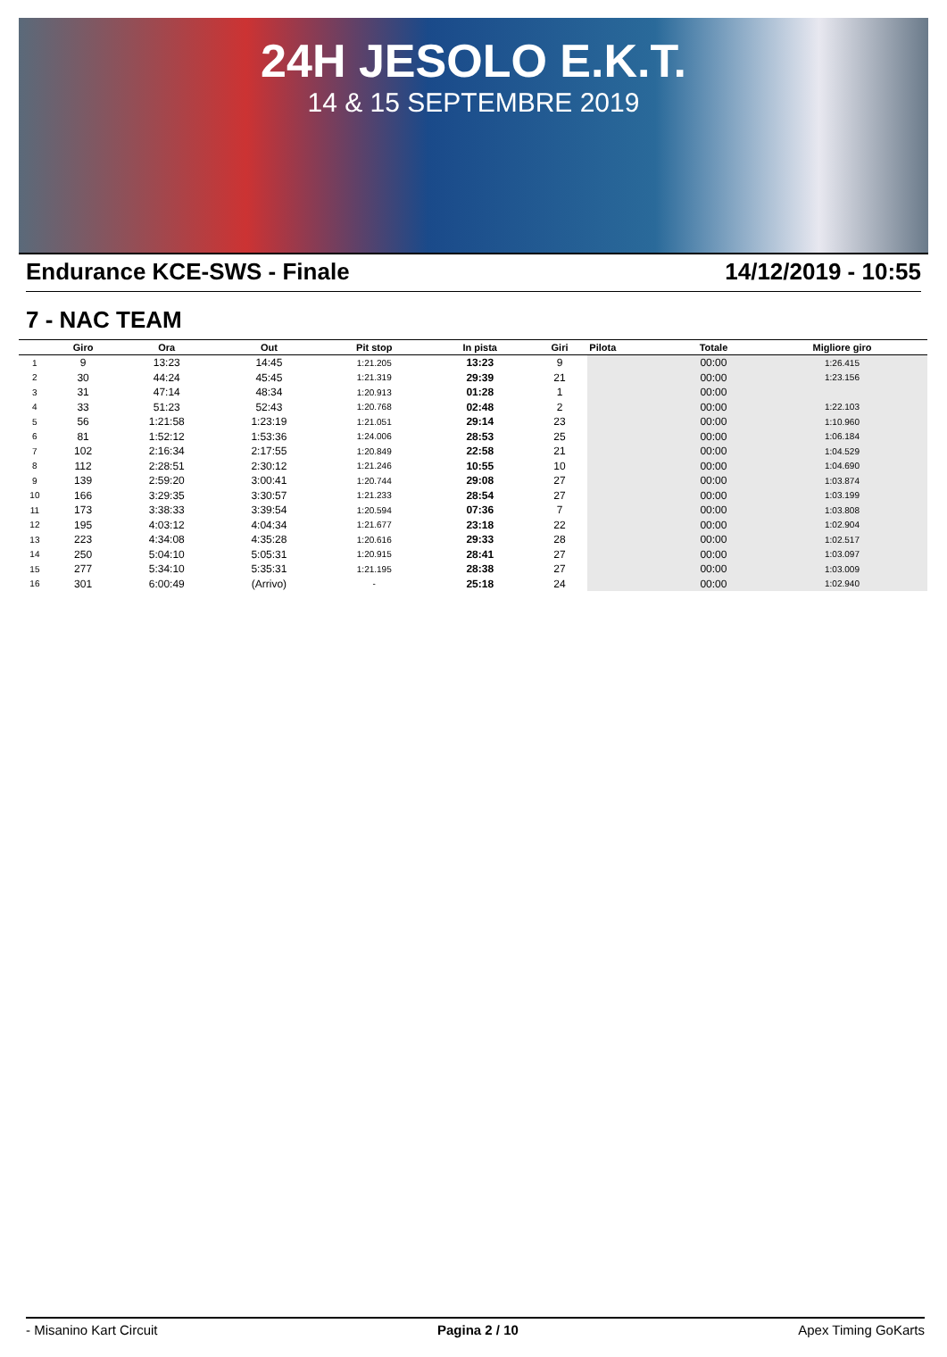24H JESOLO E.K.T.
14 & 15 SEPTEMBRE 2019
Endurance KCE-SWS - Finale 14/12/2019 - 10:55
7 - NAC TEAM
| | Giro | Ora | Out | Pit stop | In pista | Giri | Pilota | Totale | Migliore giro |
| --- | --- | --- | --- | --- | --- | --- | --- | --- | --- |
| 1 | 9 | 13:23 | 14:45 | 1:21.205 | 13:23 | 9 | | 00:00 | 1:26.415 |
| 2 | 30 | 44:24 | 45:45 | 1:21.319 | 29:39 | 21 | | 00:00 | 1:23.156 |
| 3 | 31 | 47:14 | 48:34 | 1:20.913 | 01:28 | 1 | | 00:00 | |
| 4 | 33 | 51:23 | 52:43 | 1:20.768 | 02:48 | 2 | | 00:00 | 1:22.103 |
| 5 | 56 | 1:21:58 | 1:23:19 | 1:21.051 | 29:14 | 23 | | 00:00 | 1:10.960 |
| 6 | 81 | 1:52:12 | 1:53:36 | 1:24.006 | 28:53 | 25 | | 00:00 | 1:06.184 |
| 7 | 102 | 2:16:34 | 2:17:55 | 1:20.849 | 22:58 | 21 | | 00:00 | 1:04.529 |
| 8 | 112 | 2:28:51 | 2:30:12 | 1:21.246 | 10:55 | 10 | | 00:00 | 1:04.690 |
| 9 | 139 | 2:59:20 | 3:00:41 | 1:20.744 | 29:08 | 27 | | 00:00 | 1:03.874 |
| 10 | 166 | 3:29:35 | 3:30:57 | 1:21.233 | 28:54 | 27 | | 00:00 | 1:03.199 |
| 11 | 173 | 3:38:33 | 3:39:54 | 1:20.594 | 07:36 | 7 | | 00:00 | 1:03.808 |
| 12 | 195 | 4:03:12 | 4:04:34 | 1:21.677 | 23:18 | 22 | | 00:00 | 1:02.904 |
| 13 | 223 | 4:34:08 | 4:35:28 | 1:20.616 | 29:33 | 28 | | 00:00 | 1:02.517 |
| 14 | 250 | 5:04:10 | 5:05:31 | 1:20.915 | 28:41 | 27 | | 00:00 | 1:03.097 |
| 15 | 277 | 5:34:10 | 5:35:31 | 1:21.195 | 28:38 | 27 | | 00:00 | 1:03.009 |
| 16 | 301 | 6:00:49 | (Arrivo) | - | 25:18 | 24 | | 00:00 | 1:02.940 |
- Misanino Kart Circuit Pagina 2 / 10 Apex Timing GoKarts